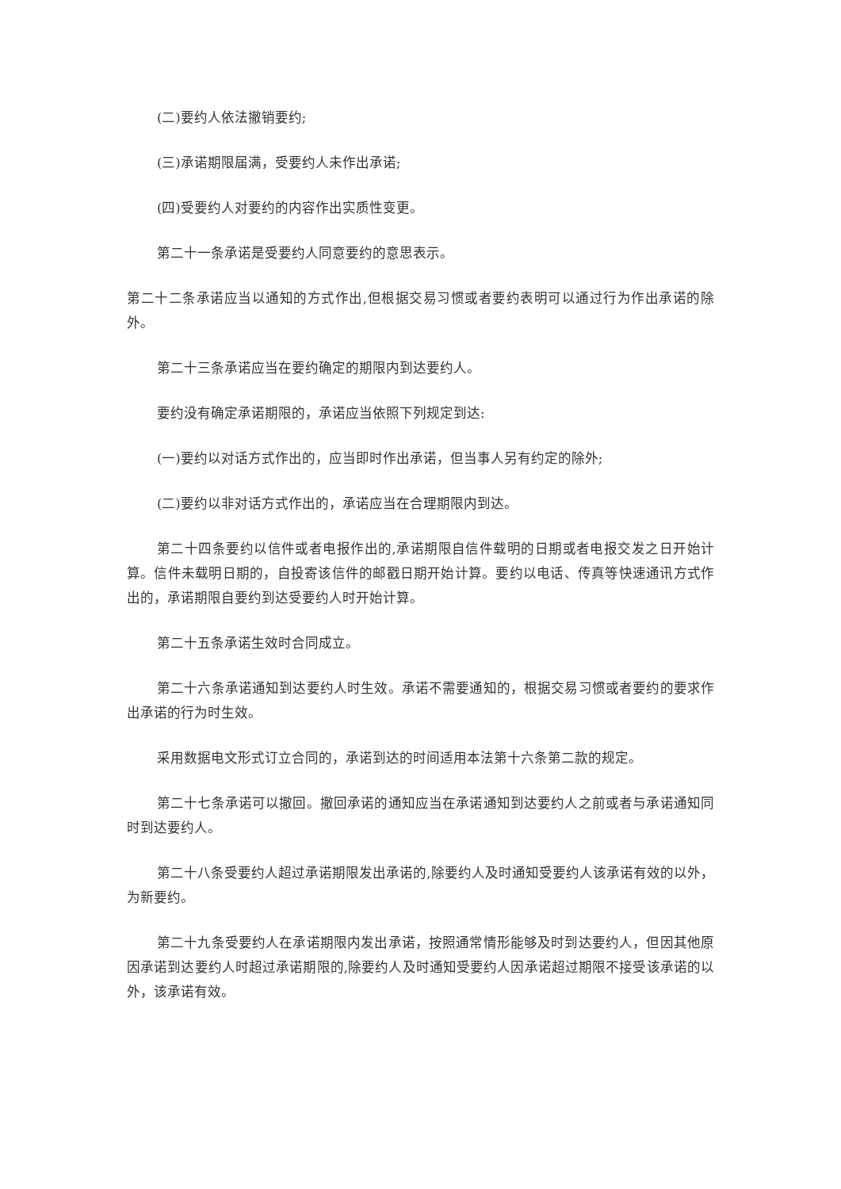(二)要约人依法撤销要约;
(三)承诺期限届满，受要约人未作出承诺;
(四)受要约人对要约的内容作出实质性变更。
第二十一条承诺是受要约人同意要约的意思表示。
第二十二条承诺应当以通知的方式作出,但根据交易习惯或者要约表明可以通过行为作出承诺的除外。
第二十三条承诺应当在要约确定的期限内到达要约人。
要约没有确定承诺期限的，承诺应当依照下列规定到达:
(一)要约以对话方式作出的，应当即时作出承诺，但当事人另有约定的除外;
(二)要约以非对话方式作出的，承诺应当在合理期限内到达。
第二十四条要约以信件或者电报作出的,承诺期限自信件载明的日期或者电报交发之日开始计算。信件未载明日期的，自投寄该信件的邮戳日期开始计算。要约以电话、传真等快速通讯方式作出的，承诺期限自要约到达受要约人时开始计算。
第二十五条承诺生效时合同成立。
第二十六条承诺通知到达要约人时生效。承诺不需要通知的，根据交易习惯或者要约的要求作出承诺的行为时生效。
采用数据电文形式订立合同的，承诺到达的时间适用本法第十六条第二款的规定。
第二十七条承诺可以撤回。撤回承诺的通知应当在承诺通知到达要约人之前或者与承诺通知同时到达要约人。
第二十八条受要约人超过承诺期限发出承诺的,除要约人及时通知受要约人该承诺有效的以外，为新要约。
第二十九条受要约人在承诺期限内发出承诺，按照通常情形能够及时到达要约人，但因其他原因承诺到达要约人时超过承诺期限的,除要约人及时通知受要约人因承诺超过期限不接受该承诺的以外，该承诺有效。